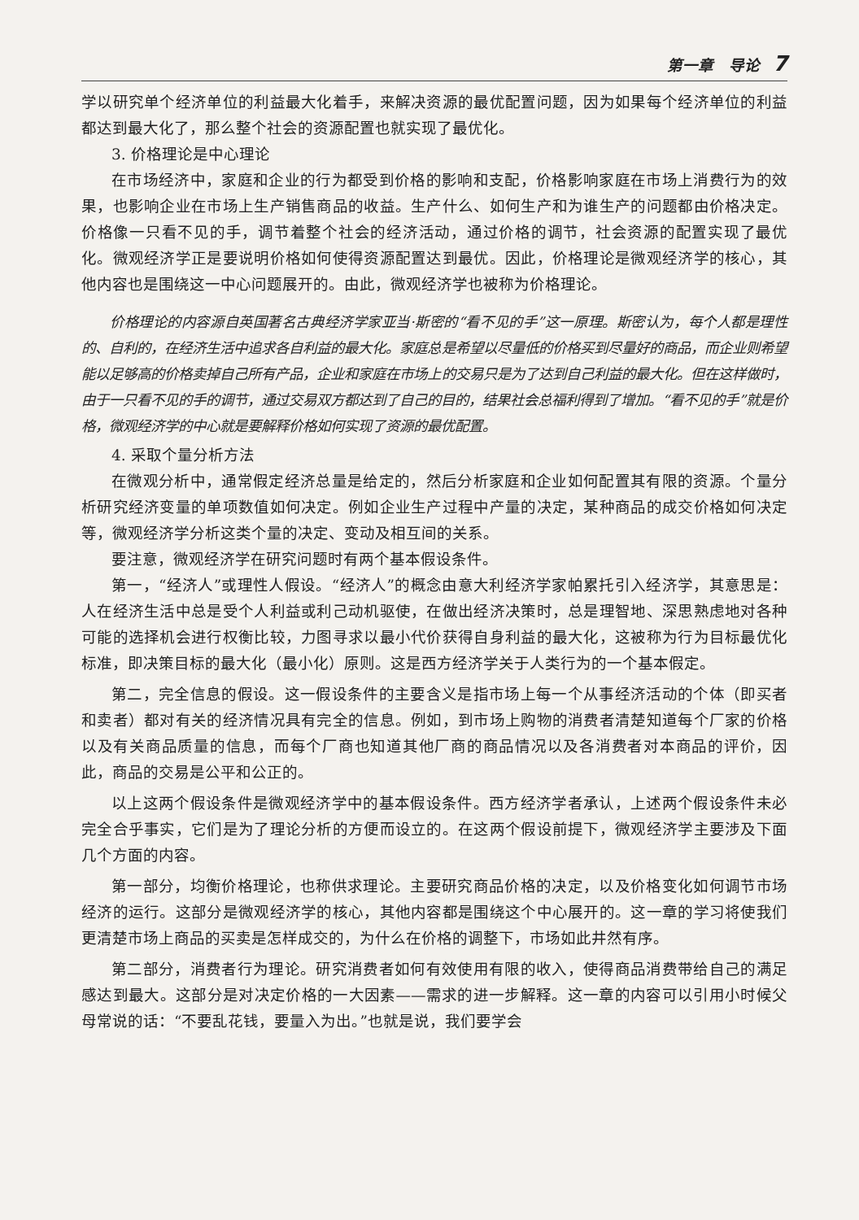第一章　导论 7
学以研究单个经济单位的利益最大化着手，来解决资源的最优配置问题，因为如果每个经济单位的利益都达到最大化了，那么整个社会的资源配置也就实现了最优化。
3. 价格理论是中心理论
在市场经济中，家庭和企业的行为都受到价格的影响和支配，价格影响家庭在市场上消费行为的效果，也影响企业在市场上生产销售商品的收益。生产什么、如何生产和为谁生产的问题都由价格决定。价格像一只看不见的手，调节着整个社会的经济活动，通过价格的调节，社会资源的配置实现了最优化。微观经济学正是要说明价格如何使得资源配置达到最优。因此，价格理论是微观经济学的核心，其他内容也是围绕这一中心问题展开的。由此，微观经济学也被称为价格理论。
价格理论的内容源自英国著名古典经济学家亚当·斯密的“看不见的手”这一原理。斯密认为，每个人都是理性的、自利的，在经济生活中追求各自利益的最大化。家庭总是希望以尽量低的价格买到尽量好的商品，而企业则希望能以足够高的价格卖掉自己所有产品，企业和家庭在市场上的交易只是为了达到自己利益的最大化。但在这样做时，由于一只看不见的手的调节，通过交易双方都达到了自己的目的，结果社会总福利得到了增加。“看不见的手”就是价格，微观经济学的中心就是要解释价格如何实现了资源的最优配置。
4. 采取个量分析方法
在微观分析中，通常假定经济总量是给定的，然后分析家庭和企业如何配置其有限的资源。个量分析研究经济变量的单项数值如何决定。例如企业生产过程中产量的决定，某种商品的成交价格如何决定等，微观经济学分析这类个量的决定、变动及相互间的关系。
要注意，微观经济学在研究问题时有两个基本假设条件。
第一，“经济人”或理性人假设。“经济人”的概念由意大利经济学家帕累托引入经济学，其意思是：人在经济生活中总是受个人利益或利己动机驱使，在做出经济决策时，总是理智地、深思熟虑地对各种可能的选择机会进行权衡比较，力图寻求以最小代价获得自身利益的最大化，这被称为行为目标最优化标准，即决策目标的最大化（最小化）原则。这是西方经济学关于人类行为的一个基本假定。
第二，完全信息的假设。这一假设条件的主要含义是指市场上每一个从事经济活动的个体（即买者和卖者）都对有关的经济情况具有完全的信息。例如，到市场上购物的消费者清楚知道每个厂家的价格以及有关商品质量的信息，而每个厂商也知道其他厂商的商品情况以及各消费者对本商品的评价，因此，商品的交易是公平和公正的。
以上这两个假设条件是微观经济学中的基本假设条件。西方经济学者承认，上述两个假设条件未必完全合乎事实，它们是为了理论分析的方便而设立的。在这两个假设前提下，微观经济学主要涉及下面几个方面的内容。
第一部分，均衡价格理论，也称供求理论。主要研究商品价格的决定，以及价格变化如何调节市场经济的运行。这部分是微观经济学的核心，其他内容都是围绕这个中心展开的。这一章的学习将使我们更清楚市场上商品的买卖是怎样成交的，为什么在价格的调整下，市场如此井然有序。
第二部分，消费者行为理论。研究消费者如何有效使用有限的收入，使得商品消费带给自己的满足感达到最大。这部分是对决定价格的一大因素——需求的进一步解释。这一章的内容可以引用小时候父母常说的话：“不要乱花钱，要量入为出。”也就是说，我们要学会